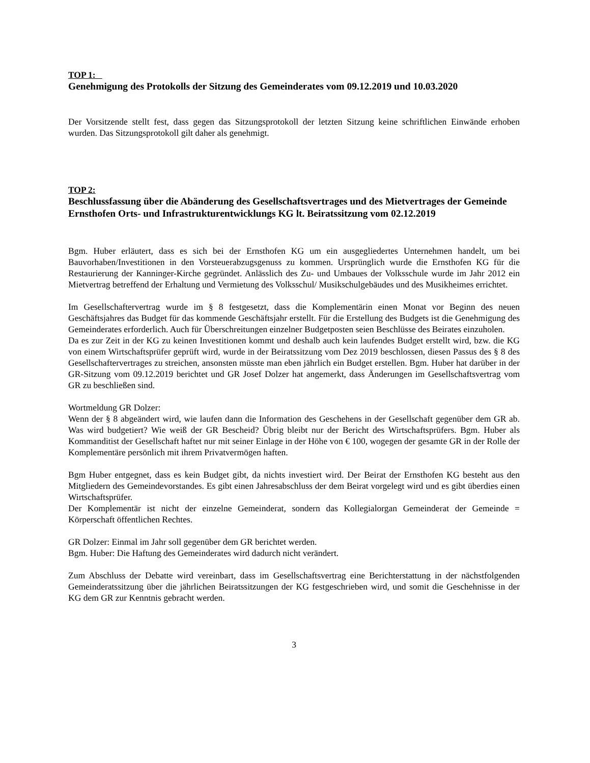TOP 1:
Genehmigung des Protokolls der Sitzung des Gemeinderates vom 09.12.2019 und 10.03.2020
Der Vorsitzende stellt fest, dass gegen das Sitzungsprotokoll der letzten Sitzung keine schriftlichen Einwände erhoben wurden. Das Sitzungsprotokoll gilt daher als genehmigt.
TOP 2:
Beschlussfassung über die Abänderung des Gesellschaftsvertrages und des Mietvertrages der Gemeinde Ernsthofen Orts- und Infrastrukturentwicklungs KG lt. Beiratssitzung vom 02.12.2019
Bgm. Huber erläutert, dass es sich bei der Ernsthofen KG um ein ausgegliedertes Unternehmen handelt, um bei Bauvorhaben/Investitionen in den Vorsteuerabzugsgenuss zu kommen. Ursprünglich wurde die Ernsthofen KG für die Restaurierung der Kanninger-Kirche gegründet. Anlässlich des Zu- und Umbaues der Volksschule wurde im Jahr 2012 ein Mietvertrag betreffend der Erhaltung und Vermietung des Volksschul/ Musikschulgebäudes und des Musikheimes errichtet.
Im Gesellschaftervertrag wurde im § 8 festgesetzt, dass die Komplementärin einen Monat vor Beginn des neuen Geschäftsjahres das Budget für das kommende Geschäftsjahr erstellt. Für die Erstellung des Budgets ist die Genehmigung des Gemeinderates erforderlich. Auch für Überschreitungen einzelner Budgetposten seien Beschlüsse des Beirates einzuholen.
Da es zur Zeit in der KG zu keinen Investitionen kommt und deshalb auch kein laufendes Budget erstellt wird, bzw. die KG von einem Wirtschaftsprüfer geprüft wird, wurde in der Beiratssitzung vom Dez 2019 beschlossen, diesen Passus des § 8 des Gesellschaftervertrages zu streichen, ansonsten müsste man eben jährlich ein Budget erstellen. Bgm. Huber hat darüber in der GR-Sitzung vom 09.12.2019 berichtet und GR Josef Dolzer hat angemerkt, dass Änderungen im Gesellschaftsvertrag vom GR zu beschließen sind.
Wortmeldung GR Dolzer:
Wenn der § 8 abgeändert wird, wie laufen dann die Information des Geschehens in der Gesellschaft gegenüber dem GR ab. Was wird budgetiert? Wie weiß der GR Bescheid? Übrig bleibt nur der Bericht des Wirtschaftsprüfers. Bgm. Huber als Kommanditist der Gesellschaft haftet nur mit seiner Einlage in der Höhe von € 100, wogegen der gesamte GR in der Rolle der Komplementäre persönlich mit ihrem Privatvermögen haften.
Bgm Huber entgegnet, dass es kein Budget gibt, da nichts investiert wird. Der Beirat der Ernsthofen KG besteht aus den Mitgliedern des Gemeindevorstandes. Es gibt einen Jahresabschluss der dem Beirat vorgelegt wird und es gibt überdies einen Wirtschaftsprüfer.
Der Komplementär ist nicht der einzelne Gemeinderat, sondern das Kollegialorgan Gemeinderat der Gemeinde = Körperschaft öffentlichen Rechtes.
GR Dolzer: Einmal im Jahr soll gegenüber dem GR berichtet werden.
Bgm. Huber: Die Haftung des Gemeinderates wird dadurch nicht verändert.
Zum Abschluss der Debatte wird vereinbart, dass im Gesellschaftsvertrag eine Berichterstattung in der nächstfolgenden Gemeinderatssitzung über die jährlichen Beiratssitzungen der KG festgeschrieben wird, und somit die Geschehnisse in der KG dem GR zur Kenntnis gebracht werden.
3